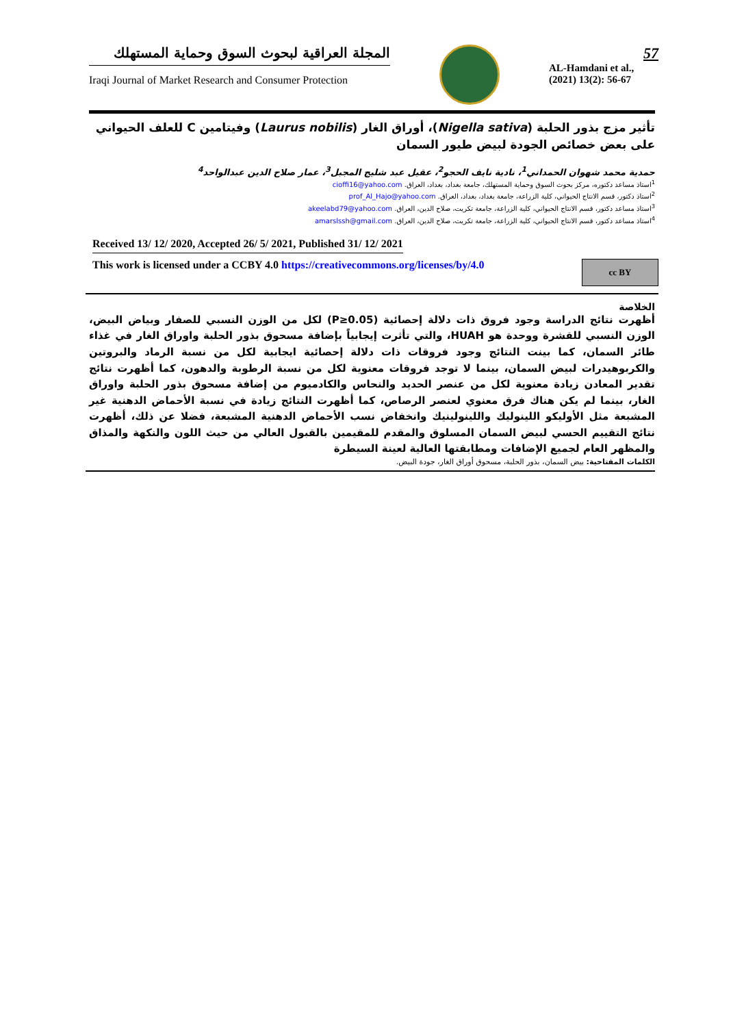المجلة العراقية لبحوث السوق وحماية المستهلك
Iraqi Journal of Market Research and Consumer Protection
57
AL-Hamdani et al.,
(2021) 13(2): 56-67
تأثير مزج بذور الحلبة (Nigella sativa)، أوراق الغار (Laurus nobilis) وفيتامين C للعلف الحيواني على بعض خصائص الجودة لبيض طيور السمان
حمدية محمد شهوان الحمداني<sup>1</sup>، نادية نايف الحجو<sup>2</sup>، عقيل عبد شليج المجبل<sup>3</sup>، عمار صلاح الدين عبدالواحد<sup>4</sup>
<sup>1</sup> استاذ مساعد دكتوره، مركز بحوث السوق وحماية المستهلك، جامعة بغداد، بغداد، العراق. cioffi16@yahoo.com
<sup>2</sup> استاذ دكتور، قسم الانتاج الحيواني، كلية الزراعة، جامعة بغداد، بغداد، العراق. prof_Al_Hajo@yahoo.com
<sup>3</sup> استاذ مساعد دكتور، قسم الانتاج الحيواني، كلية الزراعة، جامعة تكريت، صلاح الدين، العراق. akeelabd79@yahoo.com
<sup>4</sup> استاذ مساعد دكتور، قسم الانتاج الحيواني، كلية الزراعة، جامعة تكريت، صلاح الدين، العراق. amarslssh@gmail.com
Received 13/ 12/ 2020, Accepted 26/ 5/ 2021, Published 31/ 12/ 2021
This work is licensed under a CCBY 4.0 https://creativecommons.org/licenses/by/4.0
cc BY
الخلاصة
أظهرت نتائج الدراسة وجود فروق ذات دلالة إحصائية (P≥0.05) لكل من الوزن النسبي للصفار وبياض البيض، الوزن النسبي للقشرة ووحدة هو HUAH، والتي تأثرت إيجابياً بإضافة مسحوق بذور الحلبة واوراق الغار في غذاء طائر السمان، كما بينت النتائج وجود فروقات ذات دلالة إحصائية ايجابية لكل من نسبة الرماد والبروتين والكربوهيدرات لبيض السمان، بينما لا توجد فروقات معنوية لكل من نسبة الرطوبة والدهون، كما أظهرت نتائج تقدير المعادن زيادة معنوية لكل من عنصر الحديد والنحاس والكادميوم من إضافة مسحوق بذور الحلبة واوراق الغار، بينما لم يكن هناك فرق معنوي لعنصر الرصاص، كما أظهرت النتائج زيادة في نسبة الأحماض الدهنية غير المشبعة مثل الأوليكو اللينوليك واللينولينيك وانخفاض نسب الأحماض الدهنية المشبعة، فضلا عن ذلك، أظهرت نتائج التقييم الحسي لبيض السمان المسلوق والمقدم للمقيمين بالقبول العالي من حيث اللون والنكهة والمذاق والمظهر العام لجميع الإضافات ومطابقتها العالية لعينة السيطرة
الكلمات المفتاحية: بيض السمان، بذور الحلبة، مسحوق أوراق الغار، جودة البيض.